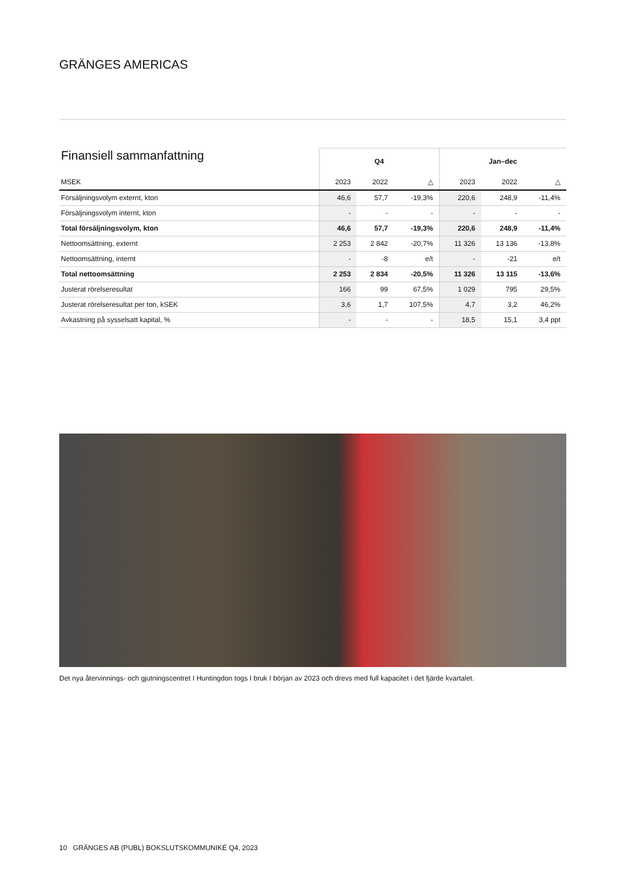GRÄNGES AMERICAS
| Finansiell sammanfattning | Q4 | | | Jan–dec | | |
| --- | --- | --- | --- | --- | --- | --- |
| MSEK | 2023 | 2022 | △ | 2023 | 2022 | △ |
| Försäljningsvolym externt, kton | 46,6 | 57,7 | -19,3% | 220,6 | 248,9 | -11,4% |
| Försäljningsvolym internt, kton | - | - | - | - | - | - |
| Total försäljningsvolym, kton | 46,6 | 57,7 | -19,3% | 220,6 | 248,9 | -11,4% |
| Nettoomsättning, externt | 2 253 | 2 842 | -20,7% | 11 326 | 13 136 | -13,8% |
| Nettoomsättning, internt | - | -8 | e/t | - | -21 | e/t |
| Total nettoomsättning | 2 253 | 2 834 | -20,5% | 11 326 | 13 115 | -13,6% |
| Justerat rörelseresultat | 166 | 99 | 67,5% | 1 029 | 795 | 29,5% |
| Justerat rörelseresultat per ton, kSEK | 3,6 | 1,7 | 107,5% | 4,7 | 3,2 | 46,2% |
| Avkastning på sysselsatt kapital, % | - | - | - | 18,5 | 15,1 | 3,4 ppt |
Det nya återvinnings- och gjutningscentret I Huntingdon togs I bruk I början av 2023 och drevs med full kapacitet i det fjärde kvartalet.
10 GRÄNGES AB (PUBL) BOKSLUTSKOMMUNIKÉ Q4, 2023